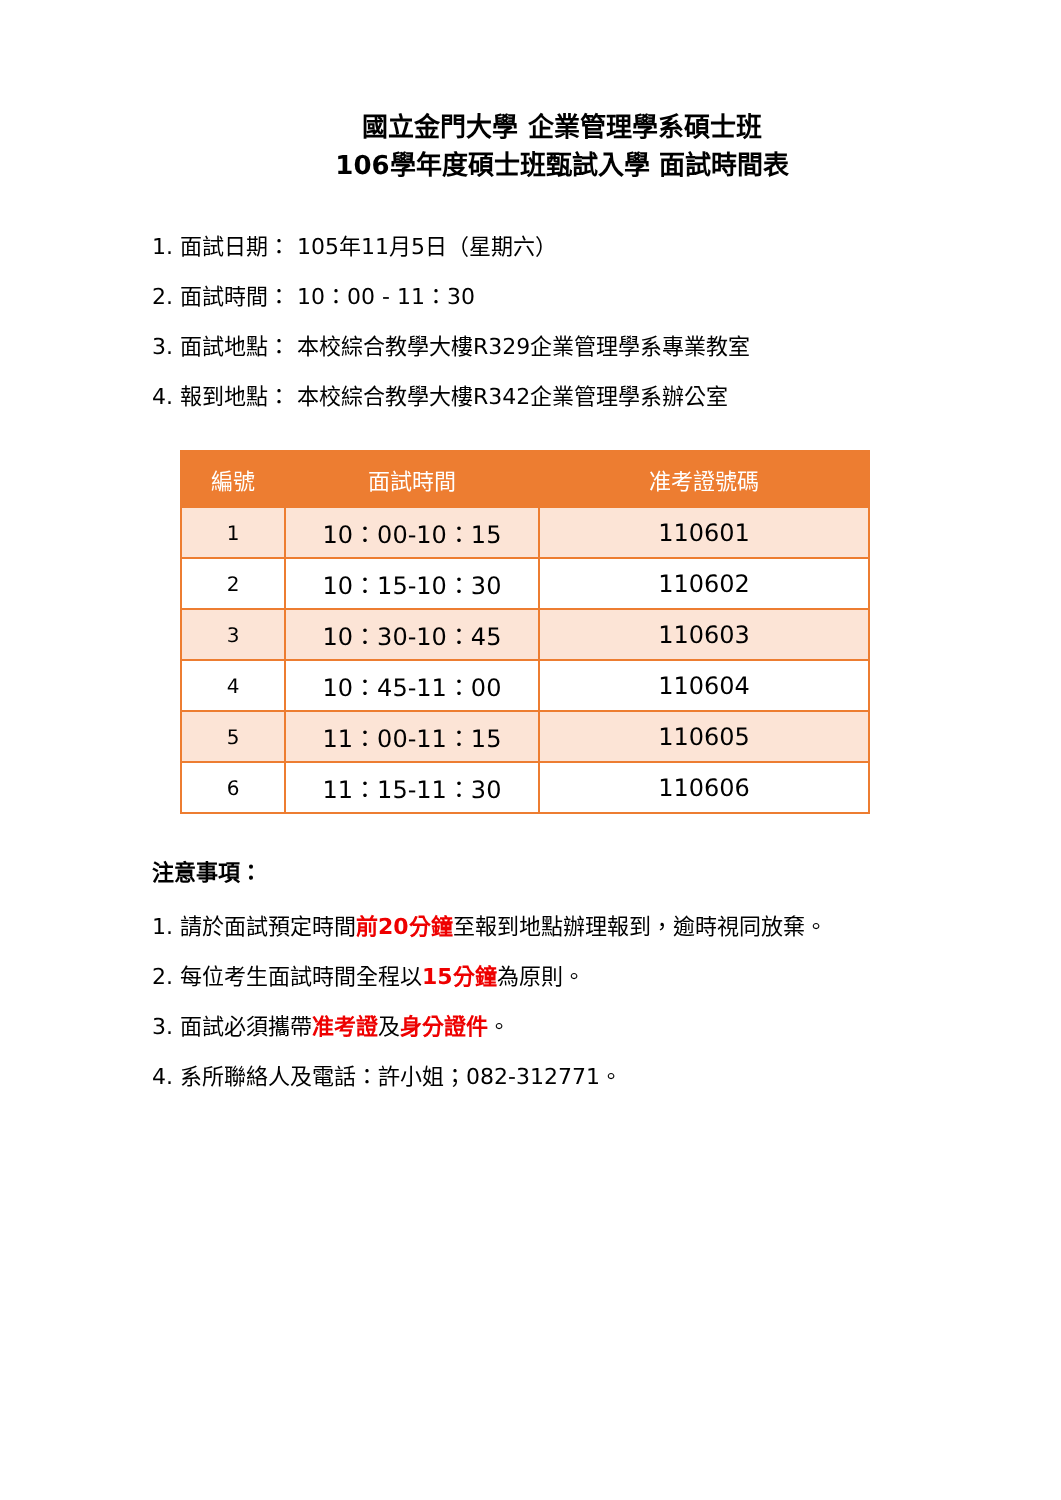國立金門大學 企業管理學系碩士班
106學年度碩士班甄試入學 面試時間表
1. 面試日期： 105年11月5日（星期六）
2. 面試時間： 10：00 - 11：30
3. 面試地點： 本校綜合教學大樓R329企業管理學系專業教室
4. 報到地點： 本校綜合教學大樓R342企業管理學系辦公室
| 編號 | 面試時間 | 准考證號碼 |
| --- | --- | --- |
| 1 | 10：00-10：15 | 110601 |
| 2 | 10：15-10：30 | 110602 |
| 3 | 10：30-10：45 | 110603 |
| 4 | 10：45-11：00 | 110604 |
| 5 | 11：00-11：15 | 110605 |
| 6 | 11：15-11：30 | 110606 |
注意事項：
1. 請於面試預定時間前20分鐘至報到地點辦理報到，逾時視同放棄。
2. 每位考生面試時間全程以15分鐘為原則。
3. 面試必須攜帶准考證及身分證件。
4. 系所聯絡人及電話：許小姐；082-312771。